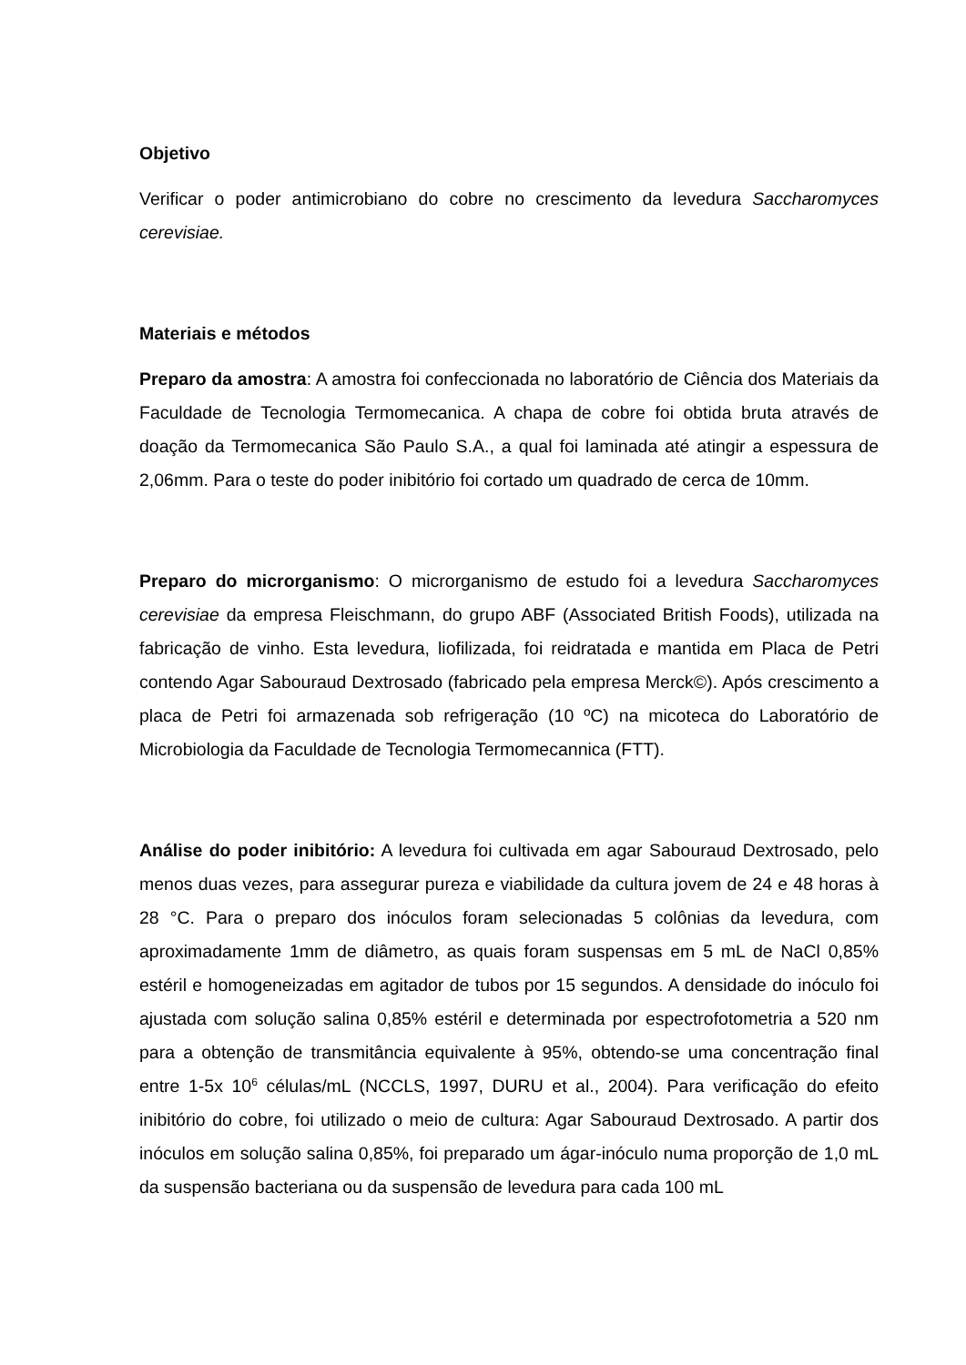Objetivo
Verificar o poder antimicrobiano do cobre no crescimento da levedura Saccharomyces cerevisiae.
Materiais e métodos
Preparo da amostra: A amostra foi confeccionada no laboratório de Ciência dos Materiais da Faculdade de Tecnologia Termomecanica. A chapa de cobre foi obtida bruta através de doação da Termomecanica São Paulo S.A., a qual foi laminada até atingir a espessura de 2,06mm. Para o teste do poder inibitório foi cortado um quadrado de cerca de 10mm.
Preparo do microrganismo: O microrganismo de estudo foi a levedura Saccharomyces cerevisiae da empresa Fleischmann, do grupo ABF (Associated British Foods), utilizada na fabricação de vinho. Esta levedura, liofilizada, foi reidratada e mantida em Placa de Petri contendo Agar Sabouraud Dextrosado (fabricado pela empresa Merck©). Após crescimento a placa de Petri foi armazenada sob refrigeração (10 ºC) na micoteca do Laboratório de Microbiologia da Faculdade de Tecnologia Termomecannica (FTT).
Análise do poder inibitório: A levedura foi cultivada em agar Sabouraud Dextrosado, pelo menos duas vezes, para assegurar pureza e viabilidade da cultura jovem de 24 e 48 horas à 28 °C. Para o preparo dos inóculos foram selecionadas 5 colônias da levedura, com aproximadamente 1mm de diâmetro, as quais foram suspensas em 5 mL de NaCl 0,85% estéril e homogeneizadas em agitador de tubos por 15 segundos. A densidade do inóculo foi ajustada com solução salina 0,85% estéril e determinada por espectrofotometria a 520 nm para a obtenção de transmitância equivalente à 95%, obtendo-se uma concentração final entre 1-5x 10<sup>6</sup> células/mL (NCCLS, 1997, DURU et al., 2004). Para verificação do efeito inibitório do cobre, foi utilizado o meio de cultura: Agar Sabouraud Dextrosado. A partir dos inóculos em solução salina 0,85%, foi preparado um ágar-inóculo numa proporção de 1,0 mL da suspensão bacteriana ou da suspensão de levedura para cada 100 mL